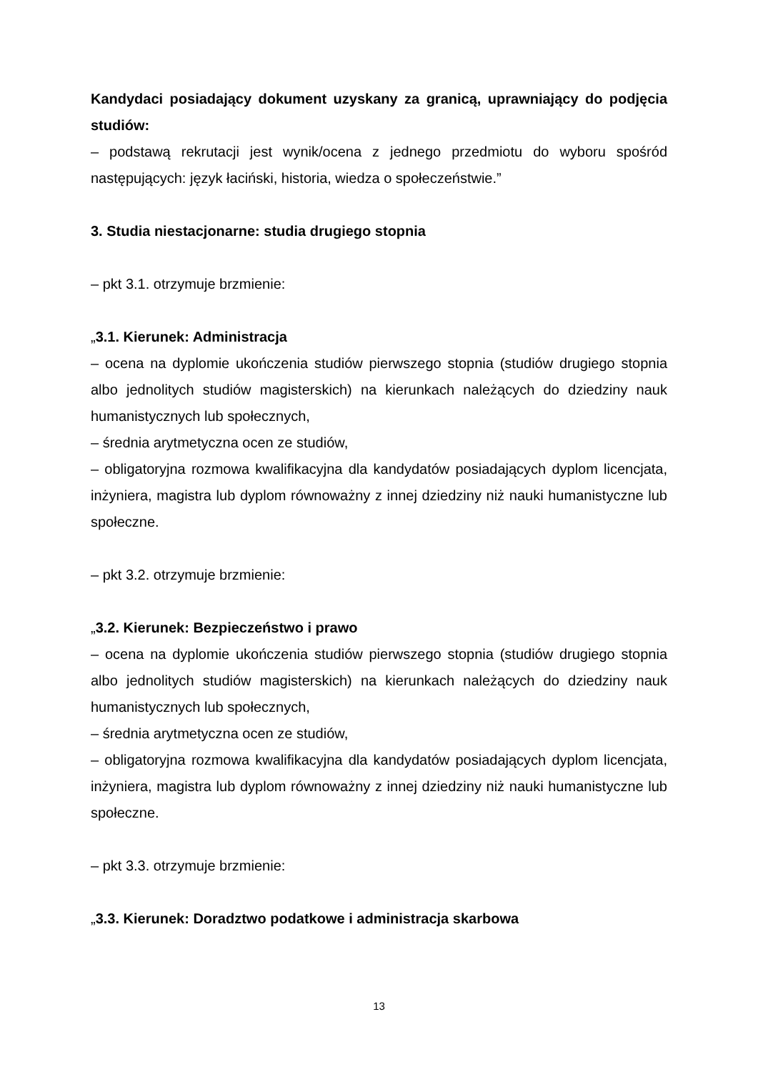Kandydaci posiadający dokument uzyskany za granicą, uprawniający do podjęcia studiów:
– podstawą rekrutacji jest wynik/ocena z jednego przedmiotu do wyboru spośród następujących: język łaciński, historia, wiedza o społeczeństwie.”
3. Studia niestacjonarne: studia drugiego stopnia
– pkt 3.1. otrzymuje brzmienie:
„3.1. Kierunek: Administracja
– ocena na dyplomie ukończenia studiów pierwszego stopnia (studiów drugiego stopnia albo jednolitych studiów magisterskich) na kierunkach należących do dziedziny nauk humanistycznych lub społecznych,
– średnia arytmetyczna ocen ze studiów,
– obligatoryjna rozmowa kwalifikacyjna dla kandydatów posiadających dyplom licencjata, inżyniera, magistra lub dyplom równoważny z innej dziedziny niż nauki humanistyczne lub społeczne.
– pkt 3.2. otrzymuje brzmienie:
„3.2. Kierunek: Bezpieczeństwo i prawo
– ocena na dyplomie ukończenia studiów pierwszego stopnia (studiów drugiego stopnia albo jednolitych studiów magisterskich) na kierunkach należących do dziedziny nauk humanistycznych lub społecznych,
– średnia arytmetyczna ocen ze studiów,
– obligatoryjna rozmowa kwalifikacyjna dla kandydatów posiadających dyplom licencjata, inżyniera, magistra lub dyplom równoważny z innej dziedziny niż nauki humanistyczne lub społeczne.
– pkt 3.3. otrzymuje brzmienie:
„3.3. Kierunek: Doradztwo podatkowe i administracja skarbowa
13